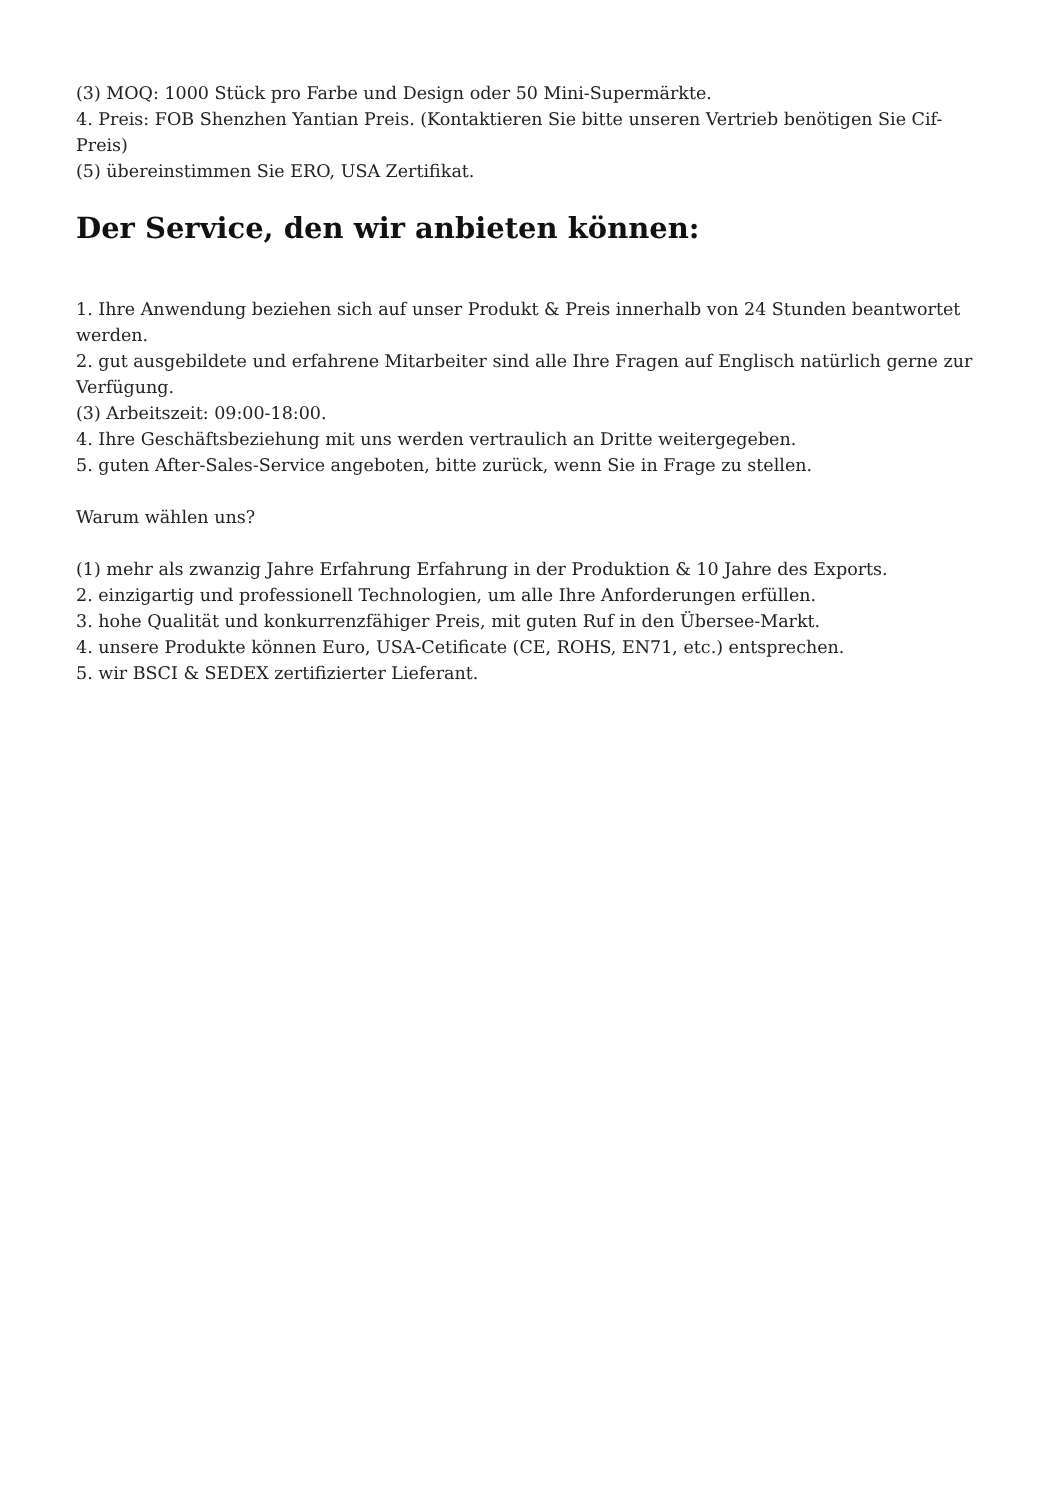(3) MOQ: 1000 Stück pro Farbe und Design oder 50 Mini-Supermärkte.
4. Preis: FOB Shenzhen Yantian Preis. (Kontaktieren Sie bitte unseren Vertrieb benötigen Sie Cif-Preis)
(5) übereinstimmen Sie ERO, USA Zertifikat.
Der Service, den wir anbieten können:
1. Ihre Anwendung beziehen sich auf unser Produkt & Preis innerhalb von 24 Stunden beantwortet werden.
2. gut ausgebildete und erfahrene Mitarbeiter sind alle Ihre Fragen auf Englisch natürlich gerne zur Verfügung.
(3) Arbeitszeit: 09:00-18:00.
4. Ihre Geschäftsbeziehung mit uns werden vertraulich an Dritte weitergegeben.
5. guten After-Sales-Service angeboten, bitte zurück, wenn Sie in Frage zu stellen.
Warum wählen uns?
(1) mehr als zwanzig Jahre Erfahrung Erfahrung in der Produktion & 10 Jahre des Exports.
2. einzigartig und professionell Technologien, um alle Ihre Anforderungen erfüllen.
3. hohe Qualität und konkurrenzfähiger Preis, mit guten Ruf in den Übersee-Markt.
4. unsere Produkte können Euro, USA-Cetificate (CE, ROHS, EN71, etc.) entsprechen.
5. wir BSCI & SEDEX zertifizierter Lieferant.